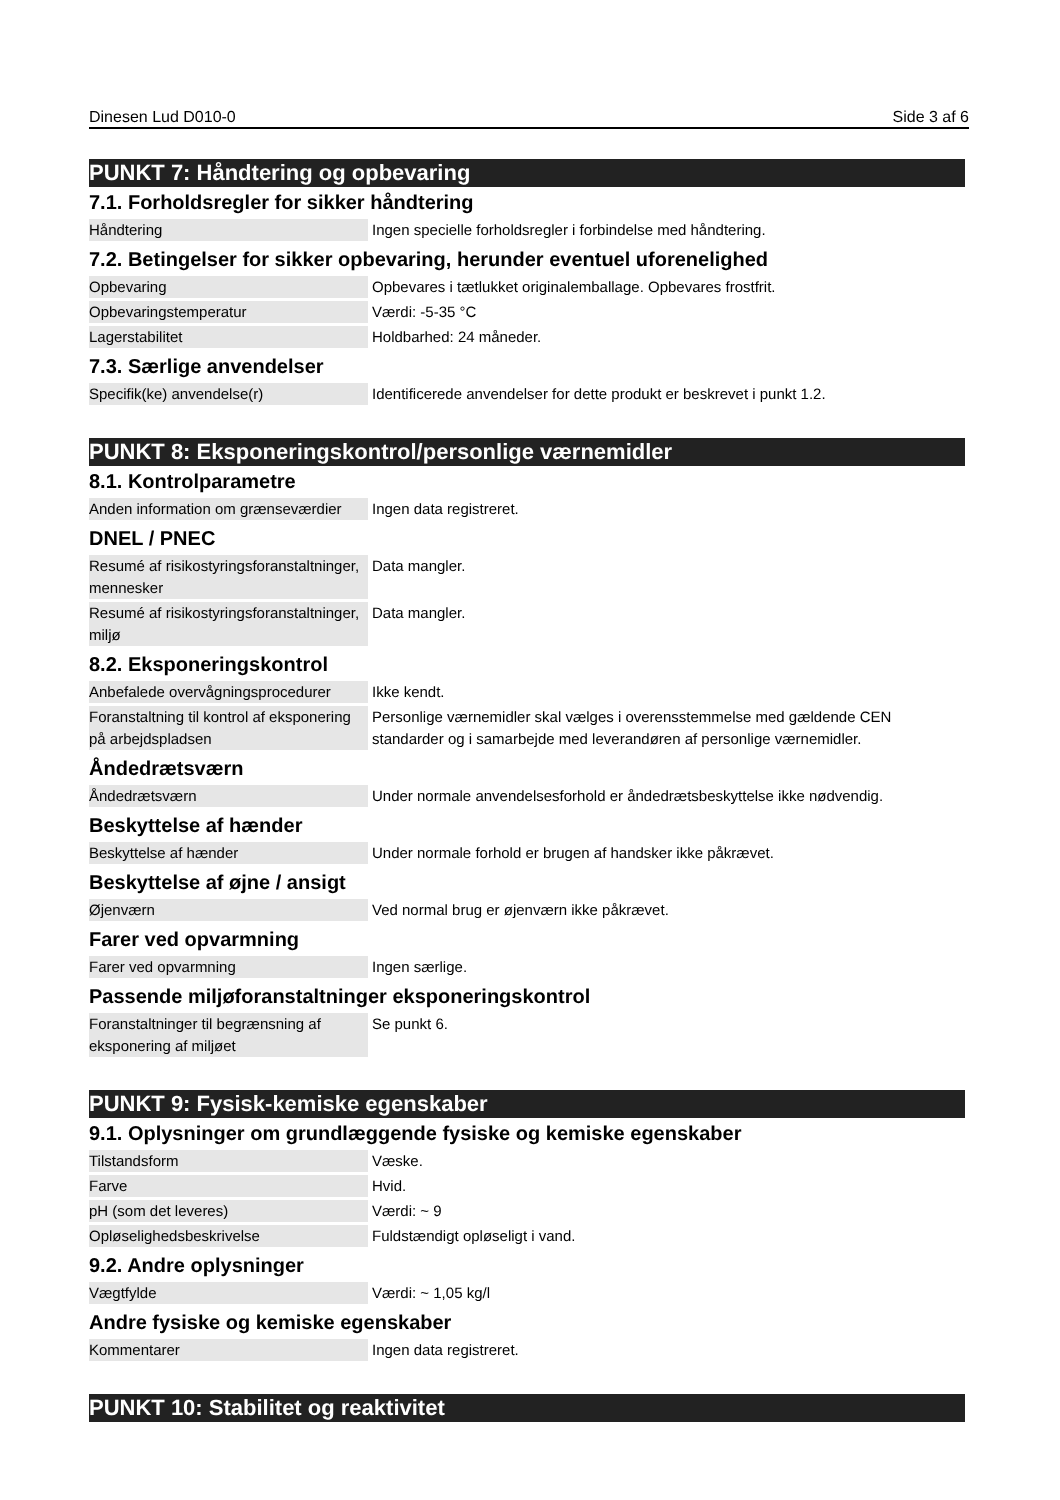Dinesen Lud D010-0 Side 3 af 6
PUNKT 7: Håndtering og opbevaring
7.1. Forholdsregler for sikker håndtering
| Håndtering | Ingen specielle forholdsregler i forbindelse med håndtering. |
7.2. Betingelser for sikker opbevaring, herunder eventuel uforenelighed
| Opbevaring | Opbevares i tætlukket originalemballage. Opbevares frostfrit. |
| Opbevaringstemperatur | Værdi: -5-35 °C |
| Lagerstabilitet | Holdbarhed: 24 måneder. |
7.3. Særlige anvendelser
| Specifik(ke) anvendelse(r) | Identificerede anvendelser for dette produkt er beskrevet i punkt 1.2. |
PUNKT 8: Eksponeringskontrol/personlige værnemidler
8.1. Kontrolparametre
| Anden information om grænseværdier | Ingen data registreret. |
DNEL / PNEC
| Resumé af risikostyringsforanstaltninger, mennesker | Data mangler. |
| Resumé af risikostyringsforanstaltninger, miljø | Data mangler. |
8.2. Eksponeringskontrol
| Anbefalede overvågningsprocedurer | Ikke kendt. |
| Foranstaltning til kontrol af eksponering på arbejdspladsen | Personlige værnemidler skal vælges i overensstemmelse med gældende CEN standarder og i samarbejde med leverandøren af personlige værnemidler. |
Åndedrætsværn
| Åndedrætsværn | Under normale anvendelsesforhold er åndedrætsbeskyttelse ikke nødvendig. |
Beskyttelse af hænder
| Beskyttelse af hænder | Under normale forhold er brugen af handsker ikke påkrævet. |
Beskyttelse af øjne / ansigt
| Øjenværn | Ved normal brug er øjenværn ikke påkrævet. |
Farer ved opvarmning
| Farer ved opvarmning | Ingen særlige. |
Passende miljøforanstaltninger eksponeringskontrol
| Foranstaltninger til begrænsning af eksponering af miljøet | Se punkt 6. |
PUNKT 9: Fysisk-kemiske egenskaber
9.1. Oplysninger om grundlæggende fysiske og kemiske egenskaber
| Tilstandsform | Væske. |
| Farve | Hvid. |
| pH (som det leveres) | Værdi: ~ 9 |
| Opløselighedsbeskrivelse | Fuldstændigt opløseligt i vand. |
9.2. Andre oplysninger
| Vægtfylde | Værdi: ~ 1,05 kg/l |
Andre fysiske og kemiske egenskaber
| Kommentarer | Ingen data registreret. |
PUNKT 10: Stabilitet og reaktivitet